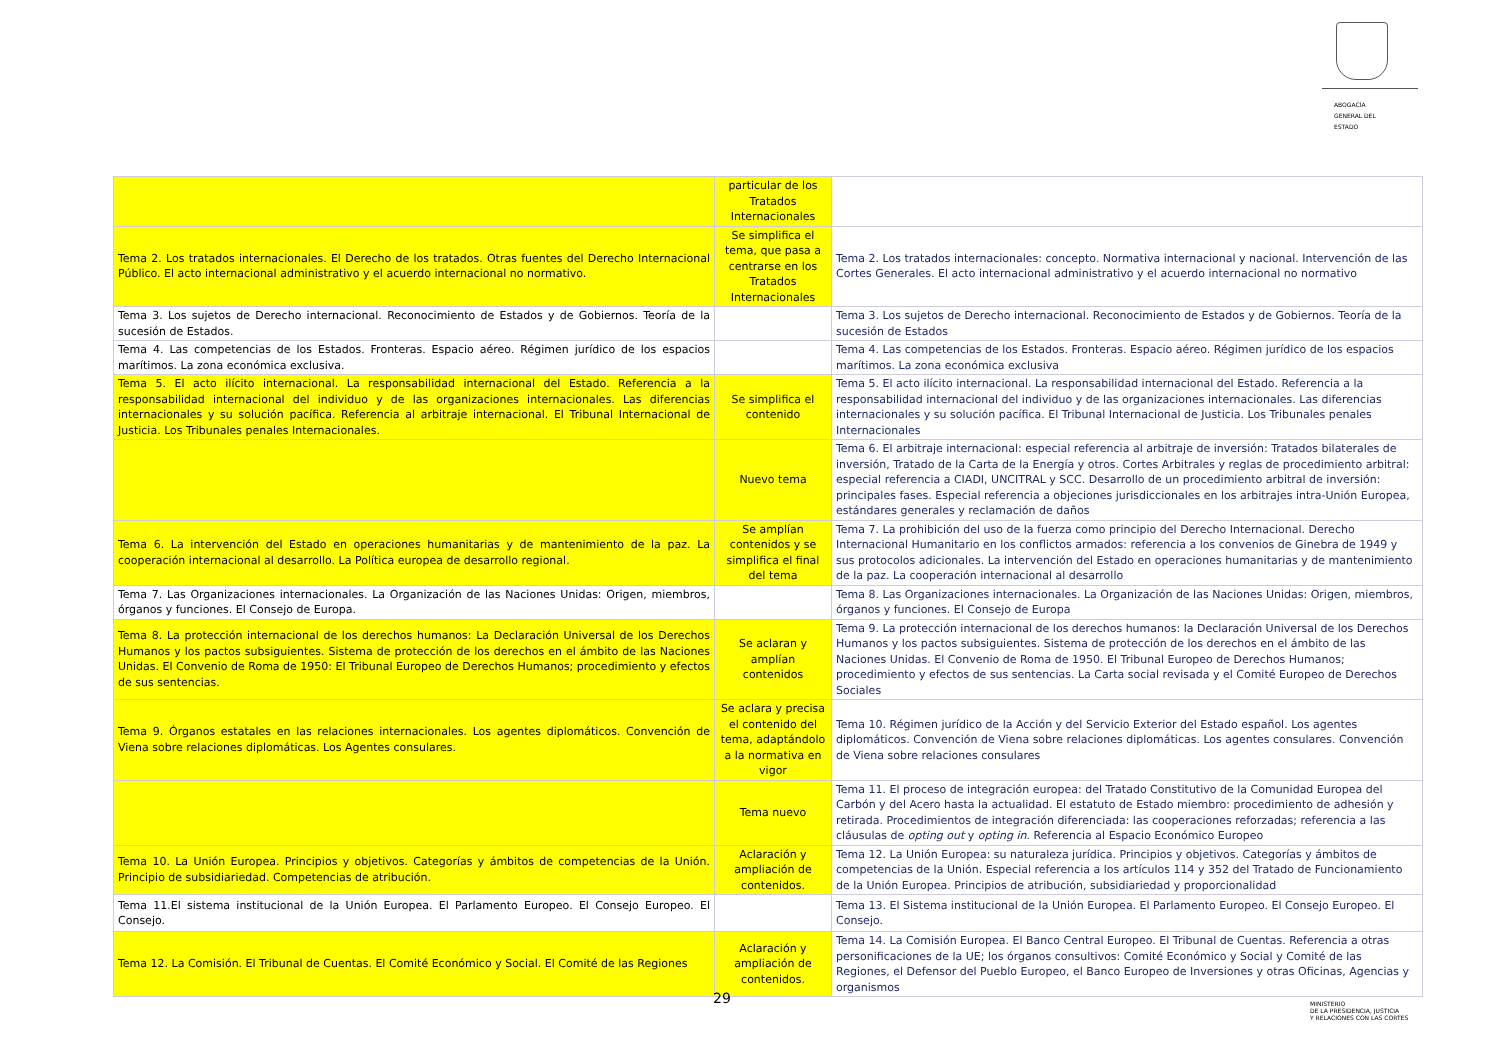ABOGACÍA
GENERAL DEL
ESTADO
| | particular de los Tratados Internacionales | |
| Tema 2. Los tratados internacionales. El Derecho de los tratados. Otras fuentes del Derecho Internacional Público. El acto internacional administrativo y el acuerdo internacional no normativo. | Se simplifica el tema, que pasa a centrarse en los Tratados Internacionales | Tema 2. Los tratados internacionales: concepto. Normativa internacional y nacional. Intervención de las Cortes Generales. El acto internacional administrativo y el acuerdo internacional no normativo |
| Tema 3. Los sujetos de Derecho internacional. Reconocimiento de Estados y de Gobiernos. Teoría de la sucesión de Estados. | | Tema 3. Los sujetos de Derecho internacional. Reconocimiento de Estados y de Gobiernos. Teoría de la sucesión de Estados |
| Tema 4. Las competencias de los Estados. Fronteras. Espacio aéreo. Régimen jurídico de los espacios marítimos. La zona económica exclusiva. | | Tema 4. Las competencias de los Estados. Fronteras. Espacio aéreo. Régimen jurídico de los espacios marítimos. La zona económica exclusiva |
| Tema 5. El acto ilícito internacional. La responsabilidad internacional del Estado. Referencia a la responsabilidad internacional del individuo y de las organizaciones internacionales. Las diferencias internacionales y su solución pacífica. Referencia al arbitraje internacional. El Tribunal Internacional de Justicia. Los Tribunales penales Internacionales. | Se simplifica el contenido | Tema 5. El acto ilícito internacional. La responsabilidad internacional del Estado. Referencia a la responsabilidad internacional del individuo y de las organizaciones internacionales. Las diferencias internacionales y su solución pacífica. El Tribunal Internacional de Justicia. Los Tribunales penales Internacionales |
| | Nuevo tema | Tema 6. El arbitraje internacional: especial referencia al arbitraje de inversión: Tratados bilaterales de inversión, Tratado de la Carta de la Energía y otros. Cortes Arbitrales y reglas de procedimiento arbitral: especial referencia a CIADI, UNCITRAL y SCC. Desarrollo de un procedimiento arbitral de inversión: principales fases. Especial referencia a objeciones jurisdiccionales en los arbitrajes intra-Unión Europea, estándares generales y reclamación de daños |
| Tema 6. La intervención del Estado en operaciones humanitarias y de mantenimiento de la paz. La cooperación internacional al desarrollo. La Política europea de desarrollo regional. | Se amplían contenidos y se simplifica el final del tema | Tema 7. La prohibición del uso de la fuerza como principio del Derecho Internacional. Derecho Internacional Humanitario en los conflictos armados: referencia a los convenios de Ginebra de 1949 y sus protocolos adicionales. La intervención del Estado en operaciones humanitarias y de mantenimiento de la paz. La cooperación internacional al desarrollo |
| Tema 7. Las Organizaciones internacionales. La Organización de las Naciones Unidas: Origen, miembros, órganos y funciones. El Consejo de Europa. | | Tema 8. Las Organizaciones internacionales. La Organización de las Naciones Unidas: Origen, miembros, órganos y funciones. El Consejo de Europa |
| Tema 8. La protección internacional de los derechos humanos: La Declaración Universal de los Derechos Humanos y los pactos subsiguientes. Sistema de protección de los derechos en el ámbito de las Naciones Unidas. El Convenio de Roma de 1950: El Tribunal Europeo de Derechos Humanos; procedimiento y efectos de sus sentencias. | Se aclaran y amplían contenidos | Tema 9. La protección internacional de los derechos humanos: la Declaración Universal de los Derechos Humanos y los pactos subsiguientes. Sistema de protección de los derechos en el ámbito de las Naciones Unidas. El Convenio de Roma de 1950. El Tribunal Europeo de Derechos Humanos; procedimiento y efectos de sus sentencias. La Carta social revisada y el Comité Europeo de Derechos Sociales |
| Tema 9. Órganos estatales en las relaciones internacionales. Los agentes diplomáticos. Convención de Viena sobre relaciones diplomáticas. Los Agentes consulares. | Se aclara y precisa el contenido del tema, adaptándolo a la normativa en vigor | Tema 10. Régimen jurídico de la Acción y del Servicio Exterior del Estado español. Los agentes diplomáticos. Convención de Viena sobre relaciones diplomáticas. Los agentes consulares. Convención de Viena sobre relaciones consulares |
| | Tema nuevo | Tema 11. El proceso de integración europea: del Tratado Constitutivo de la Comunidad Europea del Carbón y del Acero hasta la actualidad. El estatuto de Estado miembro: procedimiento de adhesión y retirada. Procedimientos de integración diferenciada: las cooperaciones reforzadas; referencia a las cláusulas de opting out y opting in . Referencia al Espacio Económico Europeo |
| Tema 10. La Unión Europea. Principios y objetivos. Categorías y ámbitos de competencias de la Unión. Principio de subsidiariedad. Competencias de atribución. | Aclaración y ampliación de contenidos. | Tema 12. La Unión Europea: su naturaleza jurídica. Principios y objetivos. Categorías y ámbitos de competencias de la Unión. Especial referencia a los artículos 114 y 352 del Tratado de Funcionamiento de la Unión Europea. Principios de atribución, subsidiariedad y proporcionalidad |
| Tema 11.El sistema institucional de la Unión Europea. El Parlamento Europeo. El Consejo Europeo. El Consejo. | | Tema 13. El Sistema institucional de la Unión Europea. El Parlamento Europeo. El Consejo Europeo. El Consejo. |
| Tema 12. La Comisión. El Tribunal de Cuentas. El Comité Económico y Social. El Comité de las Regiones | Aclaración y ampliación de contenidos. | Tema 14. La Comisión Europea. El Banco Central Europeo. El Tribunal de Cuentas. Referencia a otras personificaciones de la UE; los órganos consultivos: Comité Económico y Social y Comité de las Regiones, el Defensor del Pueblo Europeo, el Banco Europeo de Inversiones y otras Oficinas, Agencias y organismos |
29
MINISTERIO
DE LA PRESIDENCIA, JUSTICIA
Y RELACIONES CON LAS CORTES